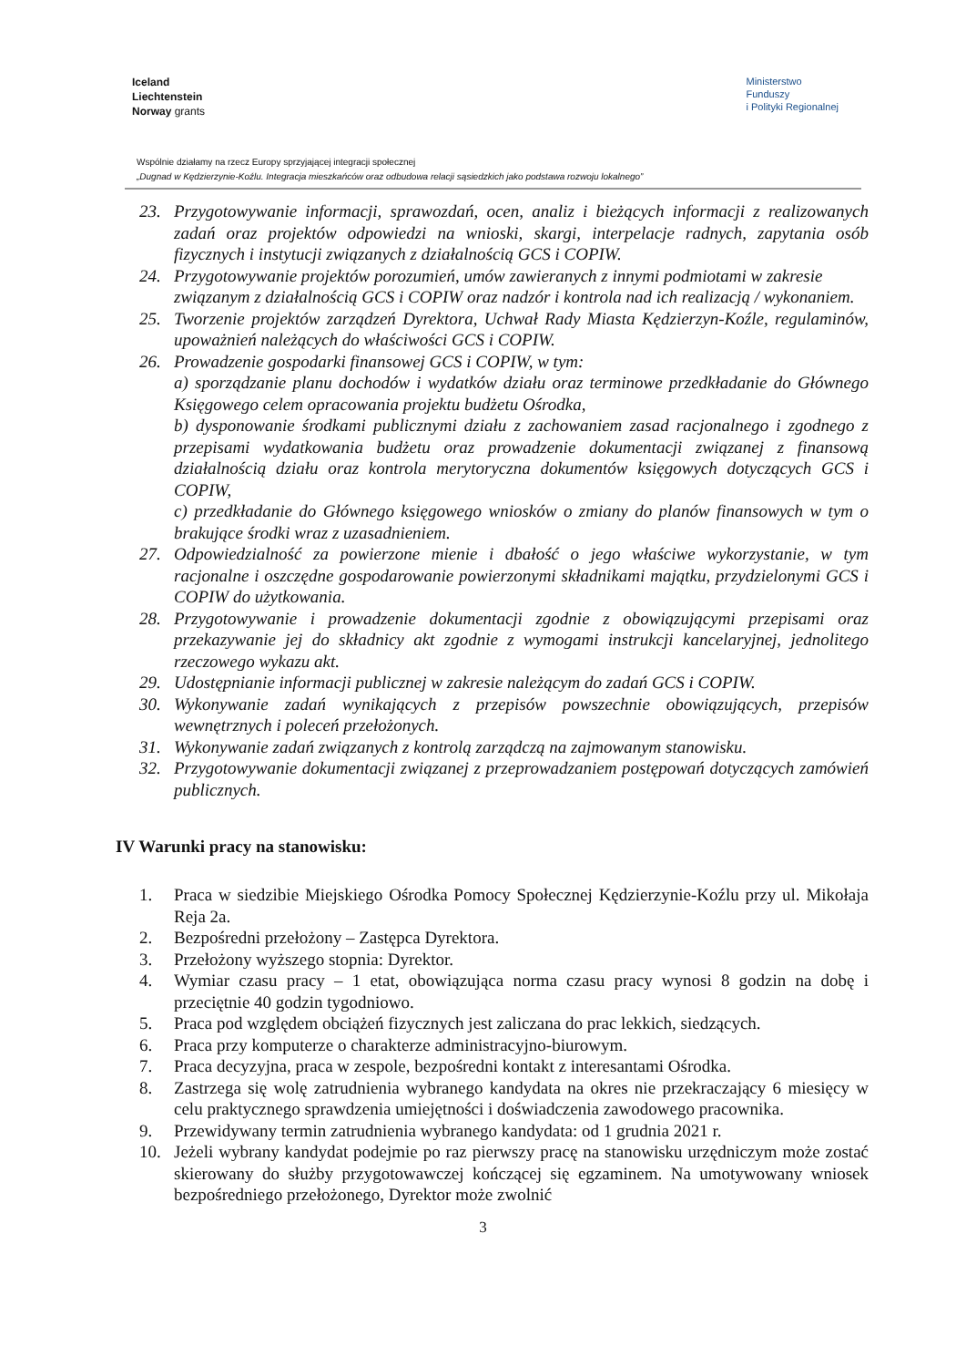Iceland
Liechtenstein
Norway grants
Ministerstwo
Funduszy
i Polityki Regionalnej
Wspólnie działamy na rzecz Europy sprzyjającej integracji społecznej
„Dugnad w Kędzierzynie-Koźlu. Integracja mieszkańców oraz odbudowa relacji sąsiedzkich jako podstawa rozwoju lokalnego”
23. Przygotowywanie informacji, sprawozdań, ocen, analiz i bieżących informacji z realizowanych zadań oraz projektów odpowiedzi na wnioski, skargi, interpelacje radnych, zapytania osób fizycznych i instytucji związanych z działalnością GCS i COPIW.
24. Przygotowywanie projektów porozumień, umów zawieranych z innymi podmiotami w zakresie związanym z działalnością GCS i COPIW oraz nadzór i kontrola nad ich realizacją / wykonaniem.
25. Tworzenie projektów zarządzeń Dyrektora, Uchwał Rady Miasta Kędzierzyn-Koźle, regulaminów, upoważnień należących do właściwości GCS i COPIW.
26. Prowadzenie gospodarki finansowej GCS i COPIW, w tym:
a) sporządzanie planu dochodów i wydatków działu oraz terminowe przedkładanie do Głównego Księgowego celem opracowania projektu budżetu Ośrodka,
b) dysponowanie środkami publicznymi działu z zachowaniem zasad racjonalnego i zgodnego z przepisami wydatkowania budżetu oraz prowadzenie dokumentacji związanej z finansową działalnością działu oraz kontrola merytoryczna dokumentów księgowych dotyczących GCS i COPIW,
c) przedkładanie do Głównego księgowego wniosków o zmiany do planów finansowych w tym o brakujące środki wraz z uzasadnieniem.
27. Odpowiedzialność za powierzone mienie i dbałość o jego właściwe wykorzystanie, w tym racjonalne i oszczędne gospodarowanie powierzonymi składnikami majątku, przydzielonymi GCS i COPIW do użytkowania.
28. Przygotowywanie i prowadzenie dokumentacji zgodnie z obowiązującymi przepisami oraz przekazywanie jej do składnicy akt zgodnie z wymogami instrukcji kancelaryjnej, jednolitego rzeczowego wykazu akt.
29. Udostępnianie informacji publicznej w zakresie należącym do zadań GCS i COPIW.
30. Wykonywanie zadań wynikających z przepisów powszechnie obowiązujących, przepisów wewnętrznych i poleceń przełożonych.
31. Wykonywanie zadań związanych z kontrolą zarządczą na zajmowanym stanowisku.
32. Przygotowywanie dokumentacji związanej z przeprowadzaniem postępowań dotyczących zamówień publicznych.
IV Warunki pracy na stanowisku:
1. Praca w siedzibie Miejskiego Ośrodka Pomocy Społecznej Kędzierzynie-Koźlu przy ul. Mikołaja Reja 2a.
2. Bezpośredni przełożony – Zastępca Dyrektora.
3. Przełożony wyższego stopnia: Dyrektor.
4. Wymiar czasu pracy – 1 etat, obowiązująca norma czasu pracy wynosi 8 godzin na dobę i przeciętnie 40 godzin tygodniowo.
5. Praca pod względem obciążeń fizycznych jest zaliczana do prac lekkich, siedzących.
6. Praca przy komputerze o charakterze administracyjno-biurowym.
7. Praca decyzyjna, praca w zespole, bezpośredni kontakt z interesantami Ośrodka.
8. Zastrzega się wolę zatrudnienia wybranego kandydata na okres nie przekraczający 6 miesięcy w celu praktycznego sprawdzenia umiejętności i doświadczenia zawodowego pracownika.
9. Przewidywany termin zatrudnienia wybranego kandydata: od 1 grudnia 2021 r.
10. Jeżeli wybrany kandydat podejmie po raz pierwszy pracę na stanowisku urzędniczym może zostać skierowany do służby przygotowawczej kończącej się egzaminem. Na umotywowany wniosek bezpośredniego przełożonego, Dyrektor może zwolnić
3